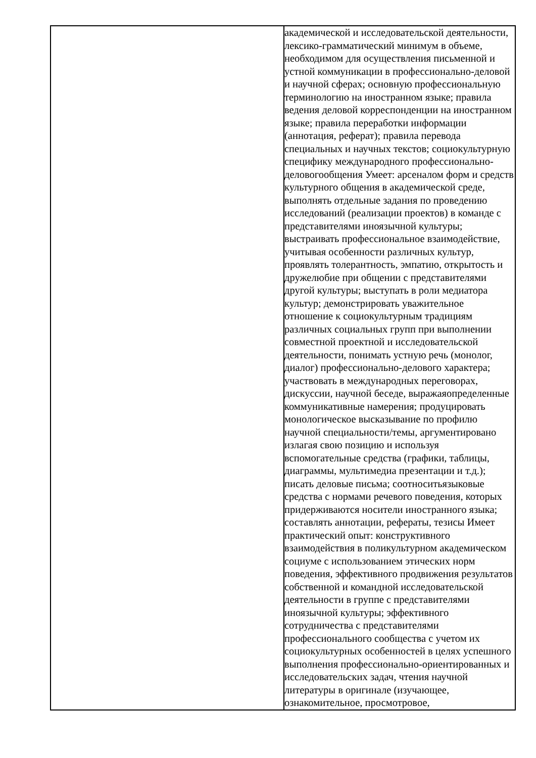| | академической и исследовательской деятельности, лексико-грамматический минимум в объеме, необходимом для осуществления письменной и устной коммуникации в профессионально-деловой и научной сферах; основную профессиональную терминологию на иностранном языке; правила ведения деловой корреспонденции на иностранном языке; правила переработки информации (аннотация, реферат); правила перевода специальных и научных текстов; социокультурную специфику международного профессионально-деловогообщения Умеет: арсеналом форм и средств культурного общения в академической среде, выполнять отдельные задания по проведению исследований (реализации проектов) в команде с представителями иноязычной культуры; выстраивать профессиональное взаимодействие, учитывая особенности различных культур, проявлять толерантность, эмпатию, открытость и дружелюбие при общении с представителями другой культуры; выступать в роли медиатора культур; демонстрировать уважительное отношение к социокультурным традициям различных социальных групп при выполнении совместной проектной и исследовательской деятельности, понимать устную речь (монолог, диалог) профессионально-делового характера; участвовать в международных переговорах, дискуссии, научной беседе, выражаяопределенные коммуникативные намерения; продуцировать монологическое высказывание по профилю научной специальности/темы, аргументировано излагая свою позицию и используя вспомогательные средства (графики, таблицы, диаграммы, мультимедиа презентации и т.д.); писать деловые письма; соотноситьязыковые средства с нормами речевого поведения, которых придерживаются носители иностранного языка; составлять аннотации, рефераты, тезисы Имеет практический опыт: конструктивного взаимодействия в поликультурном академическом социуме с использованием этических норм поведения, эффективного продвижения результатов собственной и командной исследовательской деятельности в группе с представителями иноязычной культуры; эффективного сотрудничества с представителями профессионального сообщества с учетом их социокультурных особенностей в целях успешного выполнения профессионально-ориентированных и исследовательских задач, чтения научной литературы в оригинале (изучающее, ознакомительное, просмотровое, |